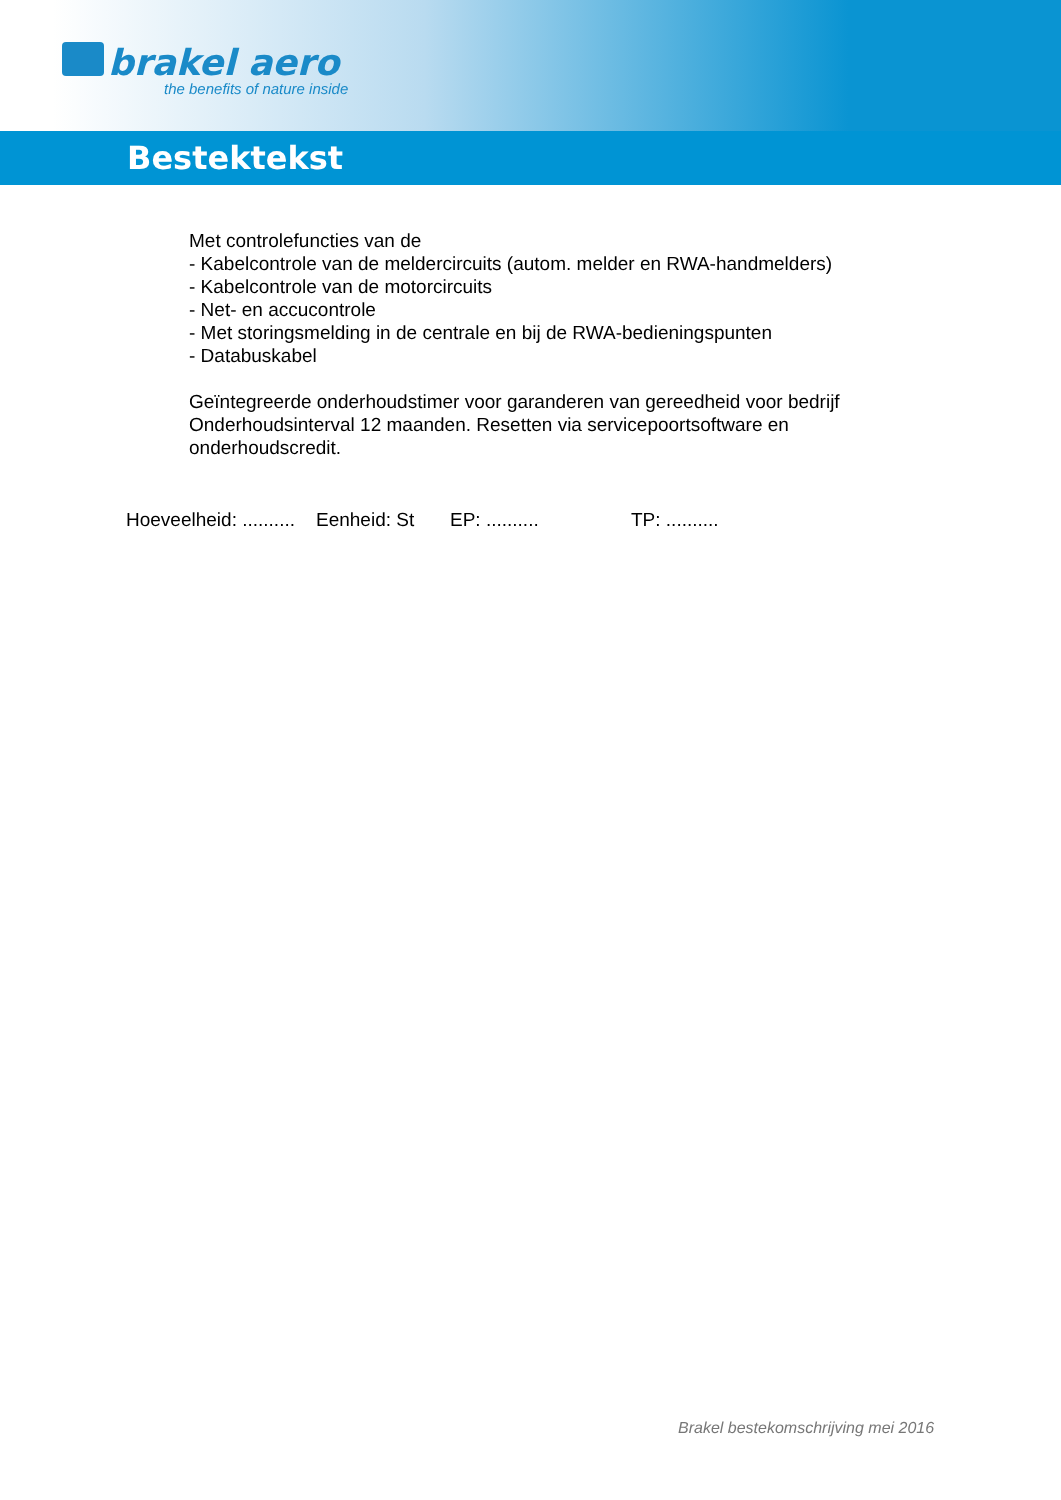brakel aero
the benefits of nature inside
Bestektekst
Met controlefuncties van de
- Kabelcontrole van de meldercircuits (autom. melder en RWA-handmelders)
- Kabelcontrole van de motorcircuits
- Net- en accucontrole
- Met storingsmelding in de centrale en bij de RWA-bedieningspunten
- Databuskabel
Geïntegreerde onderhoudstimer voor garanderen van gereedheid voor bedrijf
Onderhoudsinterval 12 maanden. Resetten via servicepoortsoftware en
onderhoudscredit.
Hoeveelheid: .......... Eenheid: St EP: .......... TP: ..........
Brakel bestekomschrijving mei 2016